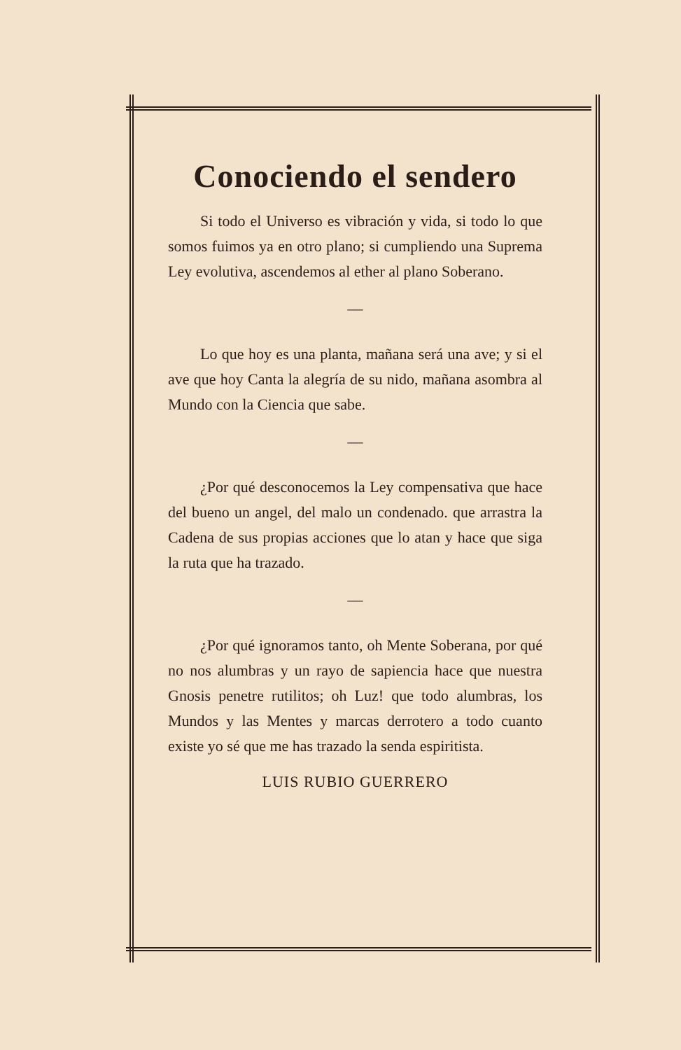Conociendo el sendero
Si todo el Universo es vibración y vida, si todo lo que somos fuimos ya en otro plano; si cumpliendo una Suprema Ley evolutiva, ascendemos al ether al plano Soberano.
—
Lo que hoy es una planta, mañana será una ave; y si el ave que hoy Canta la alegría de su nido, mañana asombra al Mundo con la Ciencia que sabe.
—
¿Por qué desconocemos la Ley compensativa que hace del bueno un angel, del malo un condenado. que arrastra la Cadena de sus propias acciones que lo atan y hace que siga la ruta que ha trazado.
—
¿Por qué ignoramos tanto, oh Mente Soberana, por qué no nos alumbras y un rayo de sapiencia hace que nuestra Gnosis penetre rutilitos; oh Luz! que todo alumbras, los Mundos y las Mentes y marcas derrotero a todo cuanto existe yo sé que me has trazado la senda espiritista.
LUIS RUBIO GUERRERO